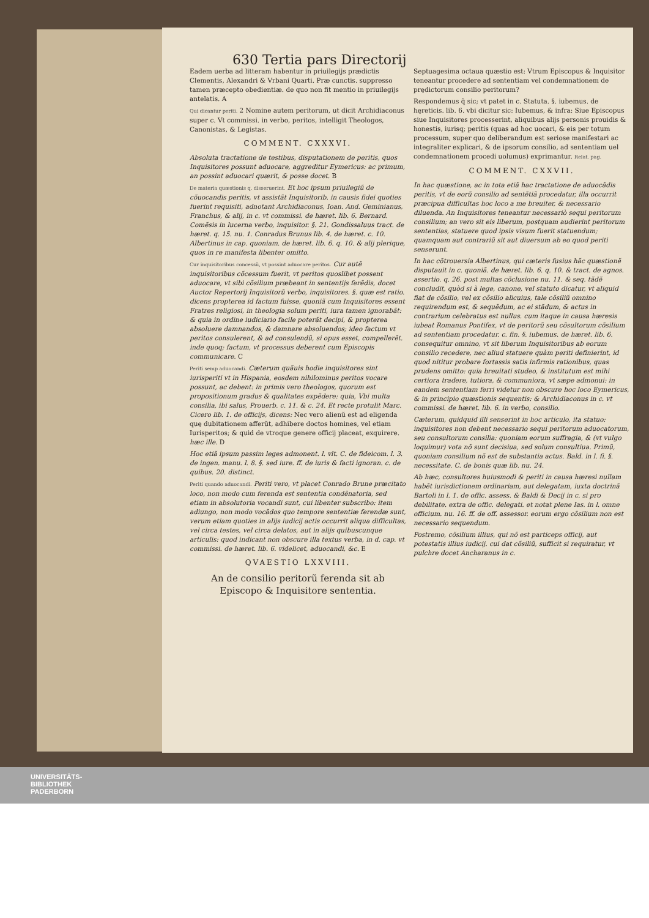630 Tertia pars Directorij
Eadem uerba ad litteram habentur in priuilegijs prædictis Clementis, Alexandri & Vrbani Quarti. Præ cunctis. suppresso tamen præcepto obedientiæ. de quo non fit mentio in priuilegijs antelatis. A
Qui dicantur periti. 2 Nomine autem peritorum, ut dicit Archidiaconus super c. Vt commissi. in verbo, peritos, intelligit Theologos, Canonistas, & Legistas.
COMMENT. CXXXVI.
Absoluta tractatione de testibus, disputationem de peritis, quos Inquisitores possunt aduocare, aggreditur Eymericus: ac primum, an possint aduocari quærit, & posse docet. B
De materia quæstionis q. disseruerint. Et hoc ipsum priuilegiũ de cõuocandis peritis, vt assistãt Inquisitorib. in causis fidei quoties fuerint requisiti, adnotant Archidiaconus, Ioan. And. Geminianus, Franchus, & alij, in c. vt commissi. de hæret. lib. 6. Bernard. Comẽsis in lucerna verbo, inquisitor. §. 21. Gondissaluus tract. de hæret. q. 15. nu. 1. Conradus Brunus lib. 4. de hæret. c. 10. Albertinus in cap. quoniam. de hæret. lib. 6. q. 10. & alij plerique, quos in re manifesta libenter omitto.
Cur inquisitoribus concessũ, vt possint aduocare peritos. Cur autẽ inquisitoribus cõcessum fuerit, vt peritos quoslibet possent aduocare, vt sibi cõsilium præbeant in sententijs ferẽdis, docet Auctor Repertorij Inquisitorũ verbo, inquisitores. §. quæ est ratio. dicens propterea id factum fuisse, quoniã cum Inquisitores essent Fratres religiosi, in theologia solum periti, iura tamen ignorabãt: & quia in ordine iudiciario facile poterãt decipi, & propterea absoluere damnandos, & damnare absoluendos; ideo factum vt peritos consulerent, & ad consulendũ, si opus esset, compellerẽt. inde quoq; factum, vt processus deberent cum Episcopis communicare. C
Periti semp aduocandi. Cæterum quãuis hodie inquisitores sint iurisperiti vt in Hispania, eosdem nihilominus peritos vocare possunt, ac debent: in primis vero theologos, quorum est propositionum gradus & qualitates expẽdere: quia, Vbi multa consilia, ibi salus, Prouerb. c. 11. & c. 24. Et recte protulit Marc. Cicero lib. 1. de officijs, dicens: Nec vero alienũ est ad eligenda quę dubitationem afferũt, adhibere doctos homines, vel etiam Iurisperitos; & quid de vtroque genere officij placeat, exquirere. hæc ille. D
Hoc etiã ipsum passim leges admonent. l. vlt. C. de fideicom. l. 3. de ingen. manu. l. 8. §. sed iure. ff. de iuris & facti ignoran. c. de quibus. 20. distinct.
Periti quando aduocandi. Periti vero, vt placet Conrado Brune præcitato loco, non modo cum ferenda est sententia condẽnatoria, sed etiam in absolutoria vocandi sunt, cui libenter subscribo: item adiungo, non modo vocãdos quo tempore sententiæ ferendæ sunt, verum etiam quoties in alijs iudicij actis occurrit aliqua difficultas, vel circa testes, vel circa delatos, aut in alijs quibuscunque articulis: quod indicant non obscure illa textus verba, in d. cap. vt commissi. de hæret. lib. 6. videlicet, aduocandi, &c. E
QVAESTIO LXXVIII.
An de consilio peritorũ ferenda sit ab Episcopo & Inquisitore sententia.
Septuagesima octaua quæstio est: Vtrum Episcopus & Inquisitor teneantur procedere ad sententiam vel condemnationem de prędictorum consilio peritorum?
Respondemus q̃ sic; vt patet in c. Statuta. §. iubemus. de hęreticis. lib. 6. vbi dicitur sic: Iubemus, & infra: Siue Episcopus siue Inquisitores processerint, aliquibus alijs personis prouidis & honestis, iurisq; peritis (quas ad hoc uocari, & eis per totum processum, super quo deliberandum est seriose manifestari ac integraliter explicari, & de ipsorum consilio, ad sententiam uel condemnationem procedi uolumus) exprimantur. Relat. pag.
COMMENT. CXXVII.
In hac quæstione, ac in tota etiã hac tractatione de aduocãdis peritis, vt de eorũ consilio ad sentẽtiã procedatur, illa occurrit præcipua difficultas hoc loco a me breuiter, & necessario diluenda. An Inquisitores teneantur necessariò sequi peritorum consilium; an vero sit eis liberum, postquam audierint peritorum sententias, statuere quod ipsis visum fuerit statuendum; quamquam aut contrariũ sit aut diuersum ab eo quod periti senserunt.
In hac cõtrouersia Albertinus, qui cæteris fusius hãc quæstionẽ disputauit in c. quoniã. de hæret. lib. 6. q. 10. & tract. de agnos. assertio. q. 26. post multas cõclusione nu. 11. & seq. tãdẽ concludit, quòd si à lege, canone, vel statuto dicatur, vt aliquid fiat de cõsilio, vel ex cõsilio alicuius, tale cõsiliũ omnino requirendum est, & sequẽdum, ac ei stãdum, & actus in contrarium celebratus est nullus. cum itaque in causa hæresis iubeat Romanus Pontifex, vt de peritorũ seu cõsultorum cõsilium ad sententiam procedatur. c. fin. §. iubemus. de hæret. lib. 6. consequitur omnino, vt sit liberum Inquisitoribus ab eorum consilio recedere, nec aliud statuere quàm periti definierint, id quod nititur probare fortassis satis infirmis rationibus, quas prudens omitto: quia breuitati studeo, & institutum est mihi certiora tradere, tutiora, & communiora, vt sæpe admonui: in eandem sententiam ferri videtur non obscure hoc loco Eymericus, & in principio quæstionis sequentis: & Archidiaconus in c. vt commissi. de hæret. lib. 6. in verbo, consilio.
Cæterum, quidquid illi senserint in hoc articulo, ita statuo: inquisitores non debent necessario sequi peritorum aduocatorum, seu consultorum consilia: quoniam eorum suffragia, & (vt vulgo loquimur) vota nõ sunt decisiua, sed solum consultiua. Primũ, quoniam consilium nõ est de substantia actus. Bald. in l. fi. §. necessitate. C. de bonis quæ lib. nu. 24.
Ab hæc, consultores huiusmodi & periti in causa hæresi nullam habẽt iurisdictionem ordinariam, aut delegatam, iuxta doctrinã Bartoli in l. 1. de offic. assess. & Baldi & Decij in c. si pro debilitate. extra de offic. delegati. et notat plene Ias. in l. omne officium. nu. 16. ff. de off. assessor. eorum ergo cõsilium non est necessario sequendum.
Postremo, cõsilium illius, qui nõ est particeps officij, aut potestatis illius iudicij. cui dat cõsiliũ, sufficit si requiratur, vt pulchre docet Ancharanus in c.
UNIVERSITÄTS-
BIBLIOTHEK
PADERBORN